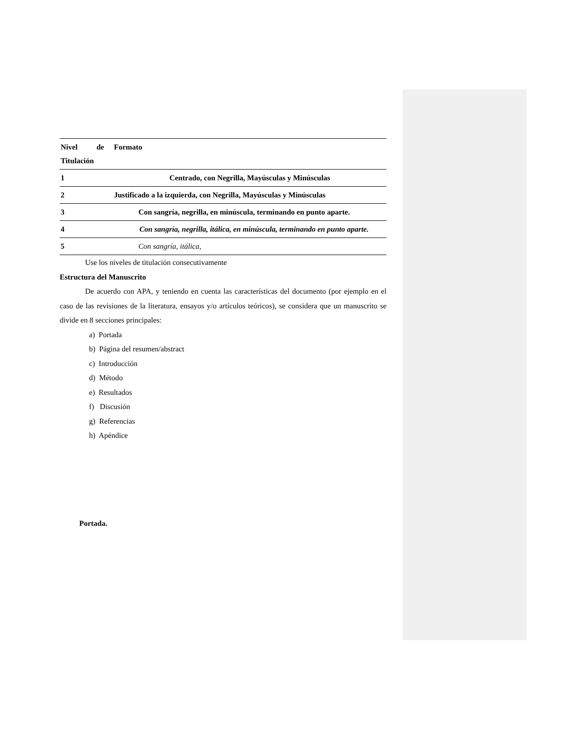| Nivel de Titulación | Formato |
| --- | --- |
| 1 | Centrado, con Negrilla, Mayúsculas y Minúsculas |
| 2 | Justificado a la izquierda, con Negrilla, Mayúsculas y Minúsculas |
| 3 | Con sangría, negrilla, en minúscula, terminando en punto aparte. |
| 4 | Con sangría, negrilla, itálica, en minúscula, terminando en punto aparte. |
| 5 | Con sangría, itálica, |
Use los niveles de titulación consecutivamente
Estructura del Manuscrito
De acuerdo con APA, y teniendo en cuenta las características del documento (por ejemplo en el caso de las revisiones de la literatura, ensayos y/o artículos teóricos), se considera que un manuscrito se divide en 8 secciones principales:
a) Portada
b) Página del resumen/abstract
c) Introducción
d) Método
e) Resultados
f) Discusión
g) Referencias
h) Apéndice
Portada.